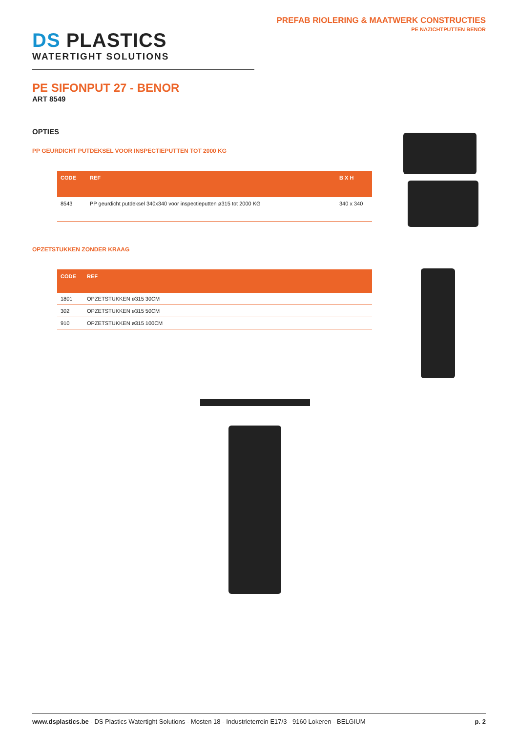PREFAB RIOLERING & MAATWERK CONSTRUCTIES
PE NAZICHTPUTTEN BENOR
DS PLASTICS
WATERTIGHT SOLUTIONS
PE SIFONPUT 27 - BENOR
ART 8549
OPTIES
PP GEURDICHT PUTDEKSEL VOOR INSPECTIEPUTTEN TOT 2000 KG
| CODE | REF | B X H |
| --- | --- | --- |
| 8543 | PP geurdicht putdeksel 340x340 voor inspectieputten ø315 tot 2000 KG | 340 x 340 |
OPZETSTUKKEN ZONDER KRAAG
| CODE | REF |
| --- | --- |
| 1801 | OPZETSTUKKEN ø315 30CM |
| 302 | OPZETSTUKKEN ø315 50CM |
| 910 | OPZETSTUKKEN ø315 100CM |
www.dsplastics.be - DS Plastics Watertight Solutions - Mosten 18 - Industrieterrein E17/3 - 9160 Lokeren - BELGIUM
p. 2